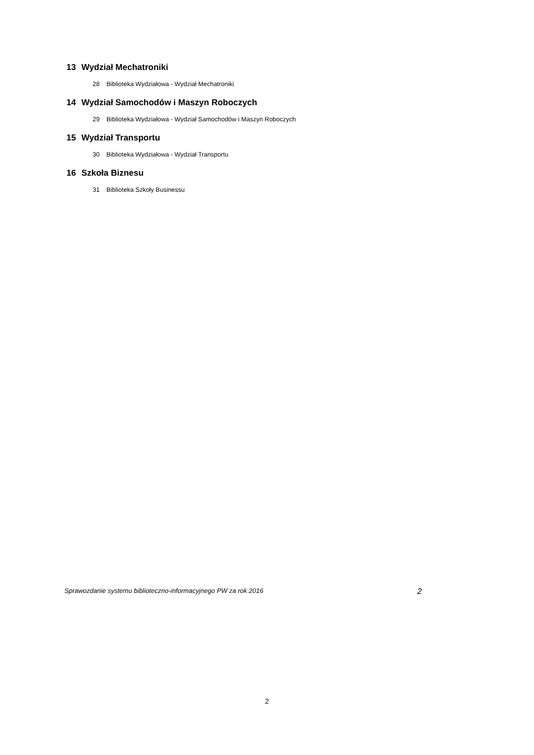13 Wydział Mechatroniki
28 Biblioteka Wydziałowa - Wydział Mechatroniki
14 Wydział Samochodów i Maszyn Roboczych
29 Biblioteka Wydziałowa - Wydział Samochodów i Maszyn Roboczych
15 Wydział Transportu
30 Biblioteka Wydziałowa - Wydział Transportu
16 Szkoła Biznesu
31 Biblioteka Szkoły Businessu
Sprawozdanie systemu biblioteczno-informacyjnego PW za rok 2016 2
2